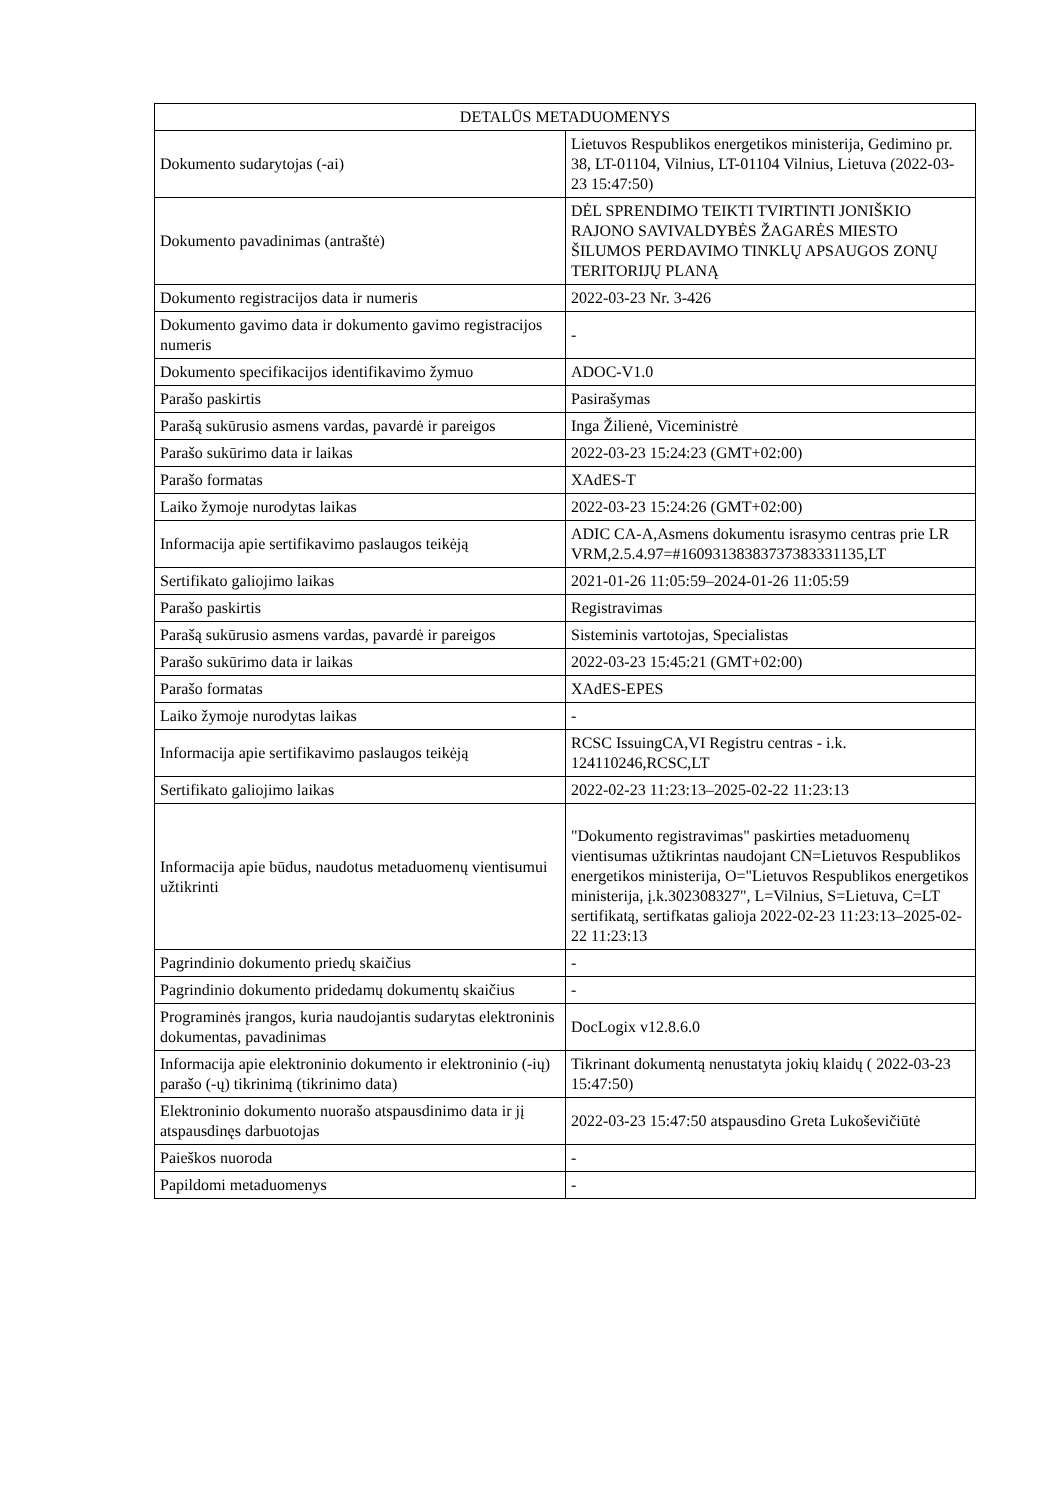| DETALŪS METADUOMENYS | |
| --- | --- |
| Dokumento sudarytojas (-ai) | Lietuvos Respublikos energetikos ministerija, Gedimino pr. 38, LT-01104, Vilnius, LT-01104 Vilnius, Lietuva (2022-03-23 15:47:50) |
| Dokumento pavadinimas (antraštė) | DĖL SPRENDIMO TEIKTI TVIRTINTI JONIŠKIO RAJONO SAVIVALDYBĖS ŽAGARĖS MIESTO ŠILUMOS PERDAVIMO TINKLŲ APSAUGOS ZONŲ TERITORIJŲ PLANĄ |
| Dokumento registracijos data ir numeris | 2022-03-23 Nr. 3-426 |
| Dokumento gavimo data ir dokumento gavimo registracijos numeris | - |
| Dokumento specifikacijos identifikavimo žymuo | ADOC-V1.0 |
| Parašo paskirtis | Pasirašymas |
| Parašą sukūrusio asmens vardas, pavardė ir pareigos | Inga Žilienė, Viceministrė |
| Parašo sukūrimo data ir laikas | 2022-03-23 15:24:23 (GMT+02:00) |
| Parašo formatas | XAdES-T |
| Laiko žymoje nurodytas laikas | 2022-03-23 15:24:26 (GMT+02:00) |
| Informacija apie sertifikavimo paslaugos teikėją | ADIC CA-A,Asmens dokumentu israsymo centras prie LR VRM,2.5.4.97=#16093138383737383331135,LT |
| Sertifikato galiojimo laikas | 2021-01-26 11:05:59–2024-01-26 11:05:59 |
| Parašo paskirtis | Registravimas |
| Parašą sukūrusio asmens vardas, pavardė ir pareigos | Sisteminis vartotojas, Specialistas |
| Parašo sukūrimo data ir laikas | 2022-03-23 15:45:21 (GMT+02:00) |
| Parašo formatas | XAdES-EPES |
| Laiko žymoje nurodytas laikas | - |
| Informacija apie sertifikavimo paslaugos teikėją | RCSC IssuingCA,VI Registru centras - i.k. 124110246,RCSC,LT |
| Sertifikato galiojimo laikas | 2022-02-23 11:23:13–2025-02-22 11:23:13 |
| Informacija apie būdus, naudotus metaduomenų vientisumui užtikrinti | "Dokumento registravimas" paskirties metaduomenų vientisumas užtikrintas naudojant CN=Lietuvos Respublikos energetikos ministerija, O="Lietuvos Respublikos energetikos ministerija, į.k.302308327", L=Vilnius, S=Lietuva, C=LT sertifikatą, sertifkatas galioja 2022-02-23 11:23:13–2025-02-22 11:23:13 |
| Pagrindinio dokumento priedų skaičius | - |
| Pagrindinio dokumento pridedamų dokumentų skaičius | - |
| Programinės įrangos, kuria naudojantis sudarytas elektroninis dokumentas, pavadinimas | DocLogix v12.8.6.0 |
| Informacija apie elektroninio dokumento ir elektroninio (-ių) parašo (-ų) tikrinimą (tikrinimo data) | Tikrinant dokumentą nenustatyta jokių klaidų ( 2022-03-23 15:47:50) |
| Elektroninio dokumento nuorašo atspausdinimo data ir jį atspausdinęs darbuotojas | 2022-03-23 15:47:50 atspausdino Greta Lukoševičiūtė |
| Paieškos nuoroda | - |
| Papildomi metaduomenys | - |